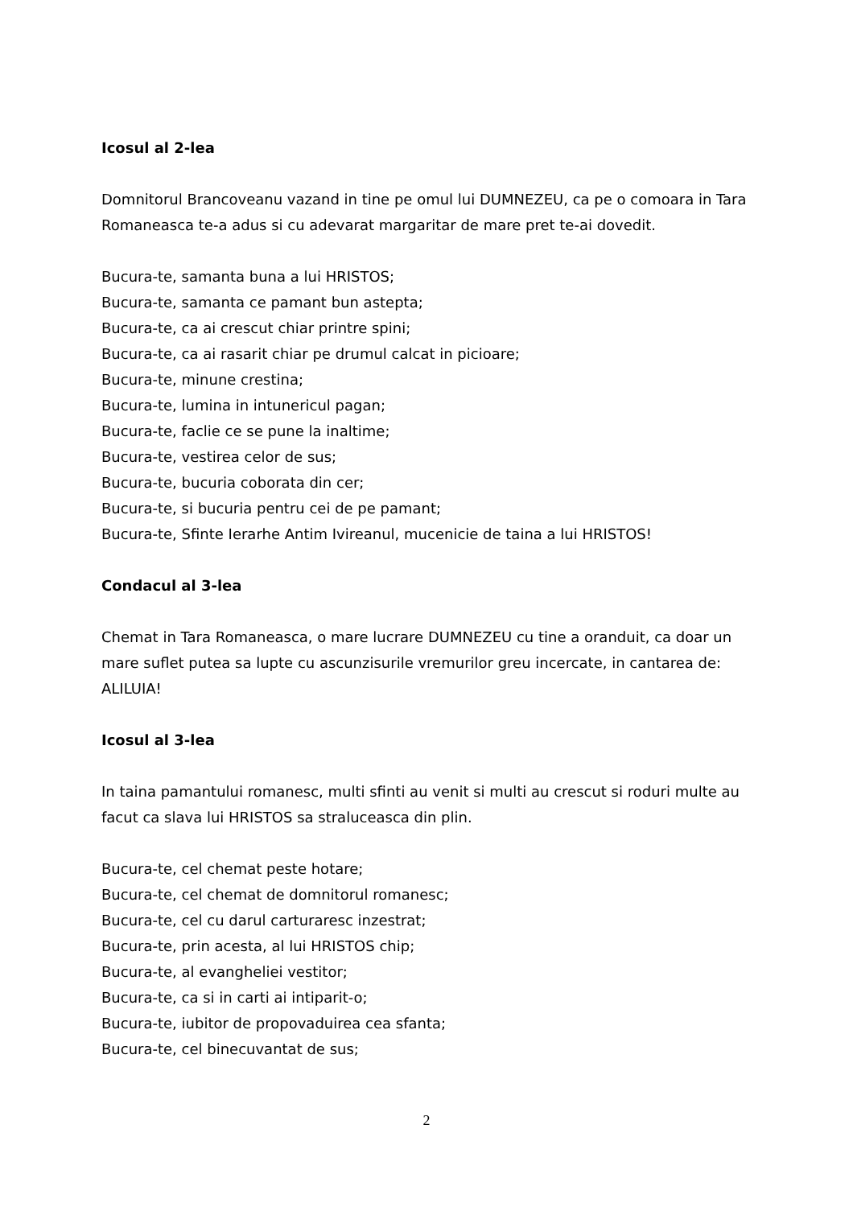Icosul al 2-lea
Domnitorul Brancoveanu vazand in tine pe omul lui DUMNEZEU, ca pe o comoara in Tara Romaneasca te-a adus si cu adevarat margaritar de mare pret te-ai dovedit.
Bucura-te, samanta buna a lui HRISTOS;
Bucura-te, samanta ce pamant bun astepta;
Bucura-te, ca ai crescut chiar printre spini;
Bucura-te, ca ai rasarit chiar pe drumul calcat in picioare;
Bucura-te, minune crestina;
Bucura-te, lumina in intunericul pagan;
Bucura-te, faclie ce se pune la inaltime;
Bucura-te, vestirea celor de sus;
Bucura-te, bucuria coborata din cer;
Bucura-te, si bucuria pentru cei de pe pamant;
Bucura-te, Sfinte Ierarhe Antim Ivireanul, mucenicie de taina a lui HRISTOS!
Condacul al 3-lea
Chemat in Tara Romaneasca, o mare lucrare DUMNEZEU cu tine a oranduit, ca doar un mare suflet putea sa lupte cu ascunzisurile vremurilor greu incercate, in cantarea de: ALILUIA!
Icosul al 3-lea
In taina pamantului romanesc, multi sfinti au venit si multi au crescut si roduri multe au facut ca slava lui HRISTOS sa straluceasca din plin.
Bucura-te, cel chemat peste hotare;
Bucura-te, cel chemat de domnitorul romanesc;
Bucura-te, cel cu darul carturaresc inzestrat;
Bucura-te, prin acesta, al lui HRISTOS chip;
Bucura-te, al evangheliei vestitor;
Bucura-te, ca si in carti ai intiparit-o;
Bucura-te, iubitor de propovaduirea cea sfanta;
Bucura-te, cel binecuvantat de sus;
2